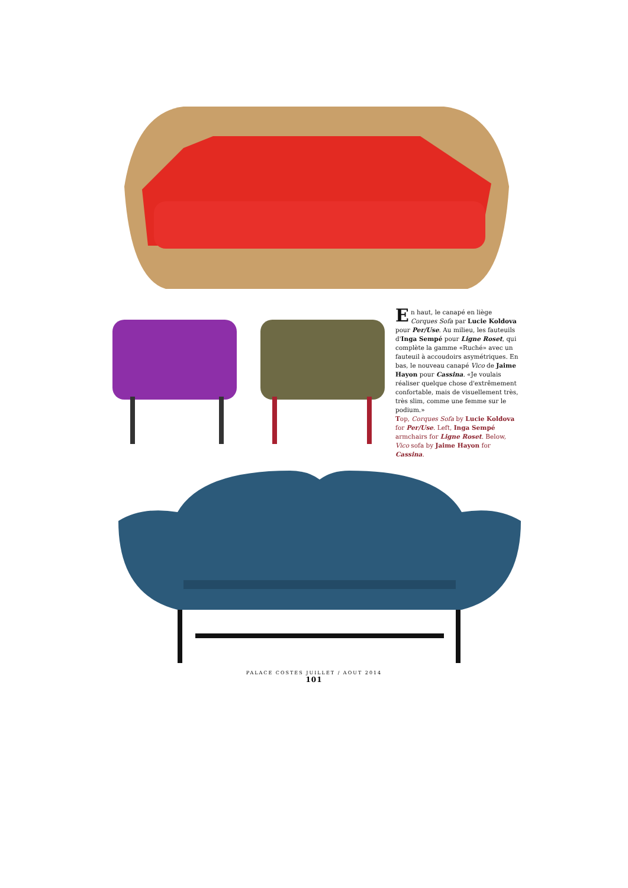En haut, le canapé en liège Corques Sofa par Lucie Koldova pour Per/Use. Au milieu, les fauteuils d'Inga Sempé pour Ligne Roset, qui complète la gamme «Ruché» avec un fauteuil à accoudoirs asymétriques. En bas, le nouveau canapé Vico de Jaime Hayon pour Cassina. «Je voulais réaliser quelque chose d'extrêmement confortable, mais de visuellement très, très slim, comme une femme sur le podium.»
Top, Corques Sofa by Lucie Koldova for Per/Use. Left, Inga Sempé armchairs for Ligne Roset. Below, Vico sofa by Jaime Hayon for Cassina.
PALACE COSTES JUILLET / AOUT 2014
101